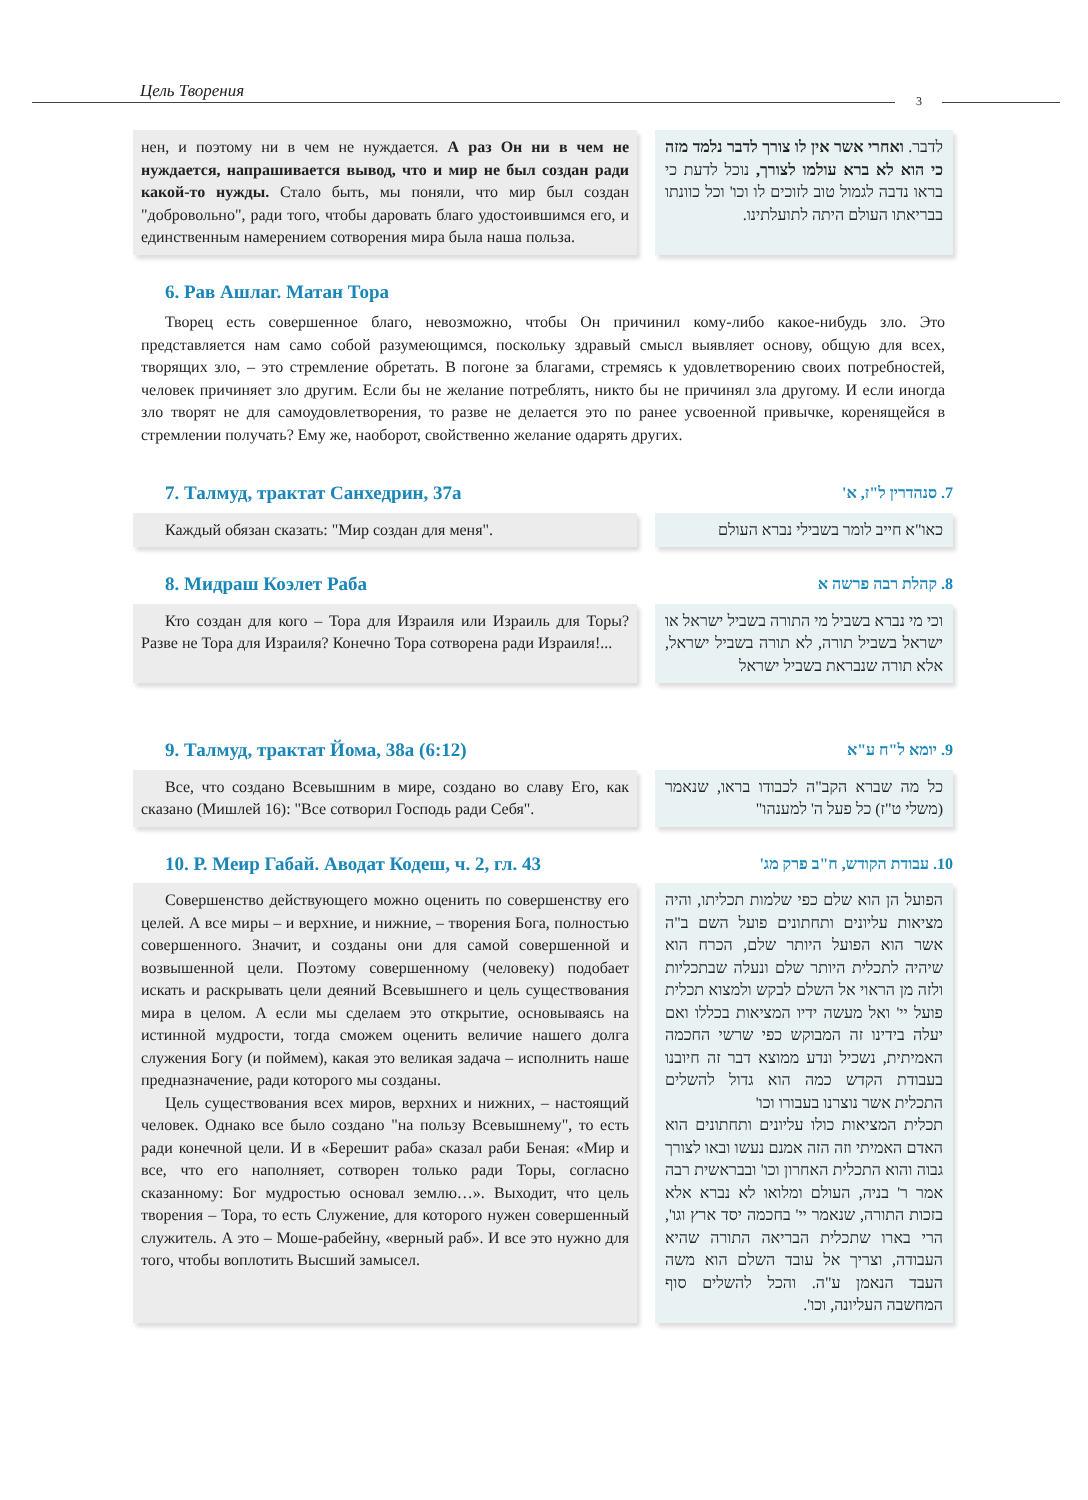Цель Творения 3
нен, и поэтому ни в чем не нуждается. А раз Он ни в чем не нуждается, напрашивается вывод, что и мир не был создан ради какой-то нужды. Стало быть, мы поняли, что мир был создан "добровольно", ради того, чтобы даровать благо удостоившимся его, и единственным намерением сотворения мира была наша польза.
לדבר. ואחרי אשר אין לו צורך לדבר נלמד מזה כי הוא לא ברא עולמו לצורך, נוכל לדעת כי בראו נדבה לגמול טוב לזוכים לו וכו' וכל כוונתו בבריאתו העולם היתה לתועלתינו.
6. Рав Ашлаг. Матан Тора
Творец есть совершенное благо, невозможно, чтобы Он причинил кому-либо какое-нибудь зло. Это представляется нам само собой разумеющимся, поскольку здравый смысл выявляет основу, общую для всех, творящих зло, – это стремление обретать. В погоне за благами, стремясь к удовлетворению своих потребностей, человек причиняет зло другим. Если бы не желание потреблять, никто бы не причинял зла другому. И если иногда зло творят не для самоудовлетворения, то разве не делается это по ранее усвоенной привычке, коренящейся в стремлении получать? Ему же, наоборот, свойственно желание одарять других.
7. Талмуд, трактат Санхедрин, 37а 7. סנהדרין ל"ז, א'
Каждый обязан сказать: "Мир создан для меня". כאו"א חייב לומר בשבילי נברא העולם
8. Мидраш Коэлет Раба 8. קהלת רבה פרשה א
Кто создан для кого – Тора для Израиля или Израиль для Торы? Разве не Тора для Израиля? Конечно Тора сотворена ради Израиля!...
וכי מי נברא בשביל מי התורה בשביל ישראל או ישראל בשביל תורה, לא תורה בשביל ישראל, אלא תורה שנבראת בשביל ישראל
9. Талмуд, трактат Йома, 38а (6:12) 9. יומא ל"ח ע"א
Все, что создано Всевышним в мире, создано во славу Его, как сказано (Мишлей 16): "Все сотворил Господь ради Себя".
כל מה שברא הקב"ה לכבודו בראו, שנאמר (משלי ט"ז) כל פעל ה' למענהו"
10. Р. Меир Габай. Аводат Кодеш, ч. 2, гл. 43 10. עבודת הקודש, ח"ב פרק מג'
Совершенство действующего можно оценить по совершенству его целей. А все миры – и верхние, и нижние, – творения Бога, полностью совершенного. Значит, и созданы они для самой совершенной и возвышенной цели. Поэтому совершенному (человеку) подобает искать и раскрывать цели деяний Всевышнего и цель существования мира в целом. А если мы сделаем это открытие, основываясь на истинной мудрости, тогда сможем оценить величие нашего долга служения Богу (и поймем), какая это великая задача – исполнить наше предназначение, ради которого мы созданы.
Цель существования всех миров, верхних и нижних, – настоящий человек. Однако все было создано "на пользу Всевышнему", то есть ради конечной цели. И в «Берешит раба» сказал раби Беная: «Мир и все, что его наполняет, сотворен только ради Торы, согласно сказанному: Бог мудростью основал землю…». Выходит, что цель творения – Тора, то есть Служение, для которого нужен совершенный служитель. А это – Моше-рабейну, «верный раб». И все это нужно для того, чтобы воплотить Высший замысел.
הפועל הן הוא שלם כפי שלמות תכליתו, והיה מציאות עליונים ותחתונים פועל השם ב"ה אשר הוא הפועל היותר שלם, הכרח הוא שיהיה לתכלית היותר שלם ונעלה שבתכליות ולזה מן הראוי אל השלם לבקש ולמצוא תכלית פועל יי' ואל מעשה ידיו המציאות בכללו ואם יעלה בידינו זה המבוקש כפי שרשי החכמה האמיתית, נשכיל ונדע ממוצא דבר זה חיובנו בעבודת הקדש כמה הוא גדול להשלים התכלית אשר נוצרנו בעבורו וכו'
תכלית המציאות כולו עליונים ותחתונים הוא האדם האמיתי וזה הזה אמנם נעשו ובאו לצורך גבוה והוא התכלית האחרון וכו' ובבראשית רבה אמר ר' בניה, העולם ומלואו לא נברא אלא בזכות התורה, שנאמר יי' בחכמה יסד ארץ וגו', הרי בארו שתכלית הבריאה התורה שהיא העבודה, וצריך אל עובד השלם הוא משה העבד הנאמן ע"ה. והכל להשלים סוף המחשבה העליונה, וכו'.